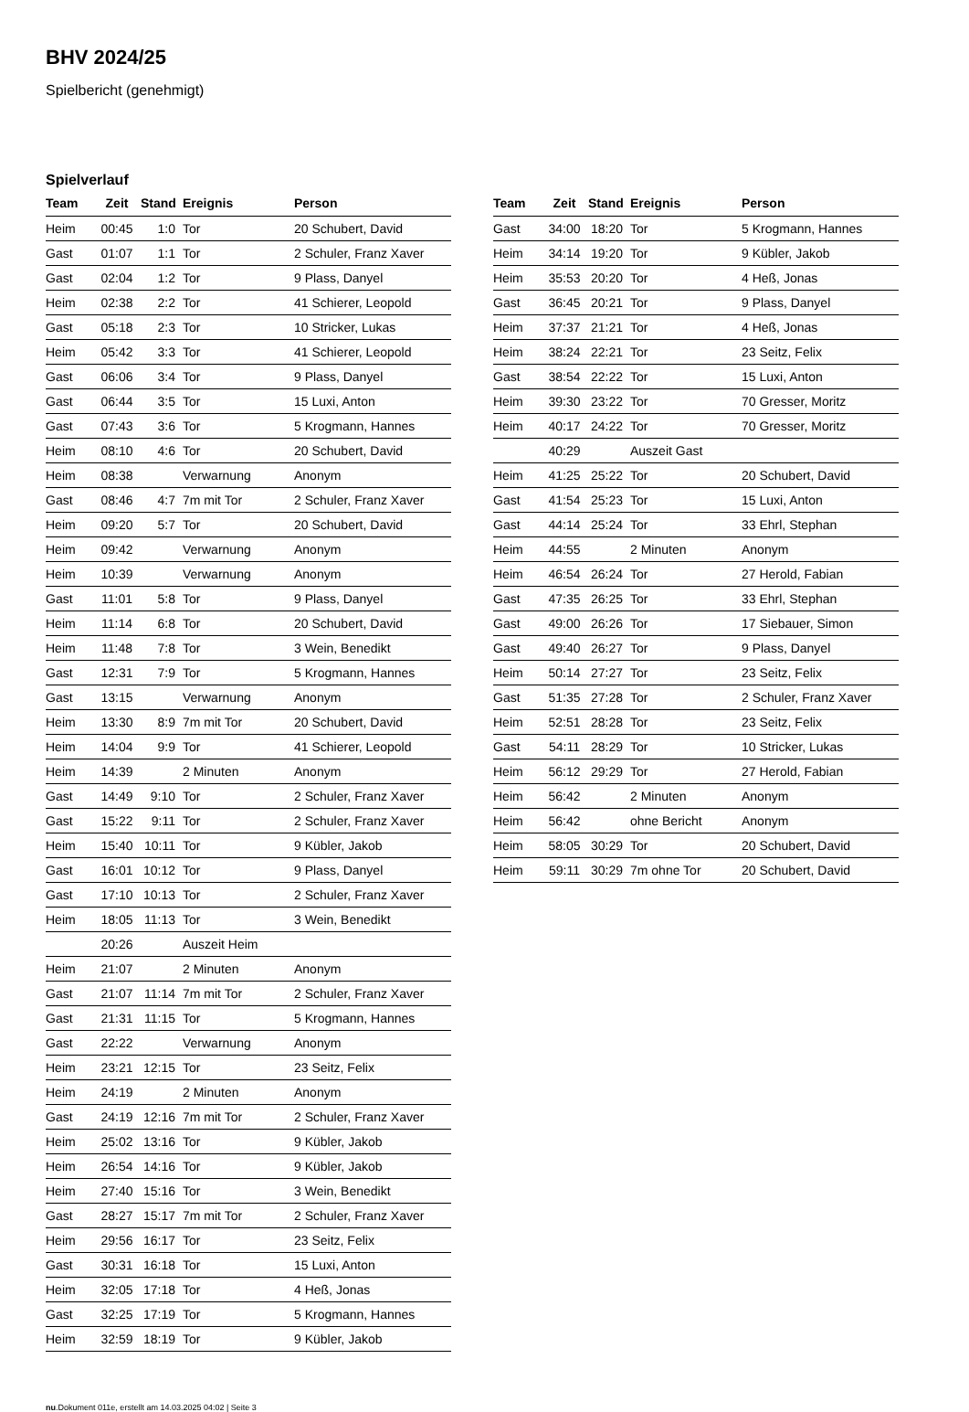BHV 2024/25
Spielbericht (genehmigt)
Spielverlauf
| Team | Zeit | Stand | Ereignis | Person |
| --- | --- | --- | --- | --- |
| Heim | 00:45 | 1:0 | Tor | 20 Schubert, David |
| Gast | 01:07 | 1:1 | Tor | 2 Schuler, Franz Xaver |
| Gast | 02:04 | 1:2 | Tor | 9 Plass, Danyel |
| Heim | 02:38 | 2:2 | Tor | 41 Schierer, Leopold |
| Gast | 05:18 | 2:3 | Tor | 10 Stricker, Lukas |
| Heim | 05:42 | 3:3 | Tor | 41 Schierer, Leopold |
| Gast | 06:06 | 3:4 | Tor | 9 Plass, Danyel |
| Gast | 06:44 | 3:5 | Tor | 15 Luxi, Anton |
| Gast | 07:43 | 3:6 | Tor | 5 Krogmann, Hannes |
| Heim | 08:10 | 4:6 | Tor | 20 Schubert, David |
| Heim | 08:38 | | Verwarnung | Anonym |
| Gast | 08:46 | 4:7 | 7m mit Tor | 2 Schuler, Franz Xaver |
| Heim | 09:20 | 5:7 | Tor | 20 Schubert, David |
| Heim | 09:42 | | Verwarnung | Anonym |
| Heim | 10:39 | | Verwarnung | Anonym |
| Gast | 11:01 | 5:8 | Tor | 9 Plass, Danyel |
| Heim | 11:14 | 6:8 | Tor | 20 Schubert, David |
| Heim | 11:48 | 7:8 | Tor | 3 Wein, Benedikt |
| Gast | 12:31 | 7:9 | Tor | 5 Krogmann, Hannes |
| Gast | 13:15 | | Verwarnung | Anonym |
| Heim | 13:30 | 8:9 | 7m mit Tor | 20 Schubert, David |
| Heim | 14:04 | 9:9 | Tor | 41 Schierer, Leopold |
| Heim | 14:39 | | 2 Minuten | Anonym |
| Gast | 14:49 | 9:10 | Tor | 2 Schuler, Franz Xaver |
| Gast | 15:22 | 9:11 | Tor | 2 Schuler, Franz Xaver |
| Heim | 15:40 | 10:11 | Tor | 9 Kübler, Jakob |
| Gast | 16:01 | 10:12 | Tor | 9 Plass, Danyel |
| Gast | 17:10 | 10:13 | Tor | 2 Schuler, Franz Xaver |
| Heim | 18:05 | 11:13 | Tor | 3 Wein, Benedikt |
| | 20:26 | | Auszeit Heim | |
| Heim | 21:07 | | 2 Minuten | Anonym |
| Gast | 21:07 | 11:14 | 7m mit Tor | 2 Schuler, Franz Xaver |
| Gast | 21:31 | 11:15 | Tor | 5 Krogmann, Hannes |
| Gast | 22:22 | | Verwarnung | Anonym |
| Heim | 23:21 | 12:15 | Tor | 23 Seitz, Felix |
| Heim | 24:19 | | 2 Minuten | Anonym |
| Gast | 24:19 | 12:16 | 7m mit Tor | 2 Schuler, Franz Xaver |
| Heim | 25:02 | 13:16 | Tor | 9 Kübler, Jakob |
| Heim | 26:54 | 14:16 | Tor | 9 Kübler, Jakob |
| Heim | 27:40 | 15:16 | Tor | 3 Wein, Benedikt |
| Gast | 28:27 | 15:17 | 7m mit Tor | 2 Schuler, Franz Xaver |
| Heim | 29:56 | 16:17 | Tor | 23 Seitz, Felix |
| Gast | 30:31 | 16:18 | Tor | 15 Luxi, Anton |
| Heim | 32:05 | 17:18 | Tor | 4 Heß, Jonas |
| Gast | 32:25 | 17:19 | Tor | 5 Krogmann, Hannes |
| Heim | 32:59 | 18:19 | Tor | 9 Kübler, Jakob |
| Team | Zeit | Stand | Ereignis | Person |
| --- | --- | --- | --- | --- |
| Gast | 34:00 | 18:20 | Tor | 5 Krogmann, Hannes |
| Heim | 34:14 | 19:20 | Tor | 9 Kübler, Jakob |
| Heim | 35:53 | 20:20 | Tor | 4 Heß, Jonas |
| Gast | 36:45 | 20:21 | Tor | 9 Plass, Danyel |
| Heim | 37:37 | 21:21 | Tor | 4 Heß, Jonas |
| Heim | 38:24 | 22:21 | Tor | 23 Seitz, Felix |
| Gast | 38:54 | 22:22 | Tor | 15 Luxi, Anton |
| Heim | 39:30 | 23:22 | Tor | 70 Gresser, Moritz |
| Heim | 40:17 | 24:22 | Tor | 70 Gresser, Moritz |
| | 40:29 | | Auszeit Gast | |
| Heim | 41:25 | 25:22 | Tor | 20 Schubert, David |
| Gast | 41:54 | 25:23 | Tor | 15 Luxi, Anton |
| Gast | 44:14 | 25:24 | Tor | 33 Ehrl, Stephan |
| Heim | 44:55 | | 2 Minuten | Anonym |
| Heim | 46:54 | 26:24 | Tor | 27 Herold, Fabian |
| Gast | 47:35 | 26:25 | Tor | 33 Ehrl, Stephan |
| Gast | 49:00 | 26:26 | Tor | 17 Siebauer, Simon |
| Gast | 49:40 | 26:27 | Tor | 9 Plass, Danyel |
| Heim | 50:14 | 27:27 | Tor | 23 Seitz, Felix |
| Gast | 51:35 | 27:28 | Tor | 2 Schuler, Franz Xaver |
| Heim | 52:51 | 28:28 | Tor | 23 Seitz, Felix |
| Gast | 54:11 | 28:29 | Tor | 10 Stricker, Lukas |
| Heim | 56:12 | 29:29 | Tor | 27 Herold, Fabian |
| Heim | 56:42 | | 2 Minuten | Anonym |
| Heim | 56:42 | | ohne Bericht | Anonym |
| Heim | 58:05 | 30:29 | Tor | 20 Schubert, David |
| Heim | 59:11 | 30:29 | 7m ohne Tor | 20 Schubert, David |
nu.Dokument 011e, erstellt am 14.03.2025 04:02 | Seite 3